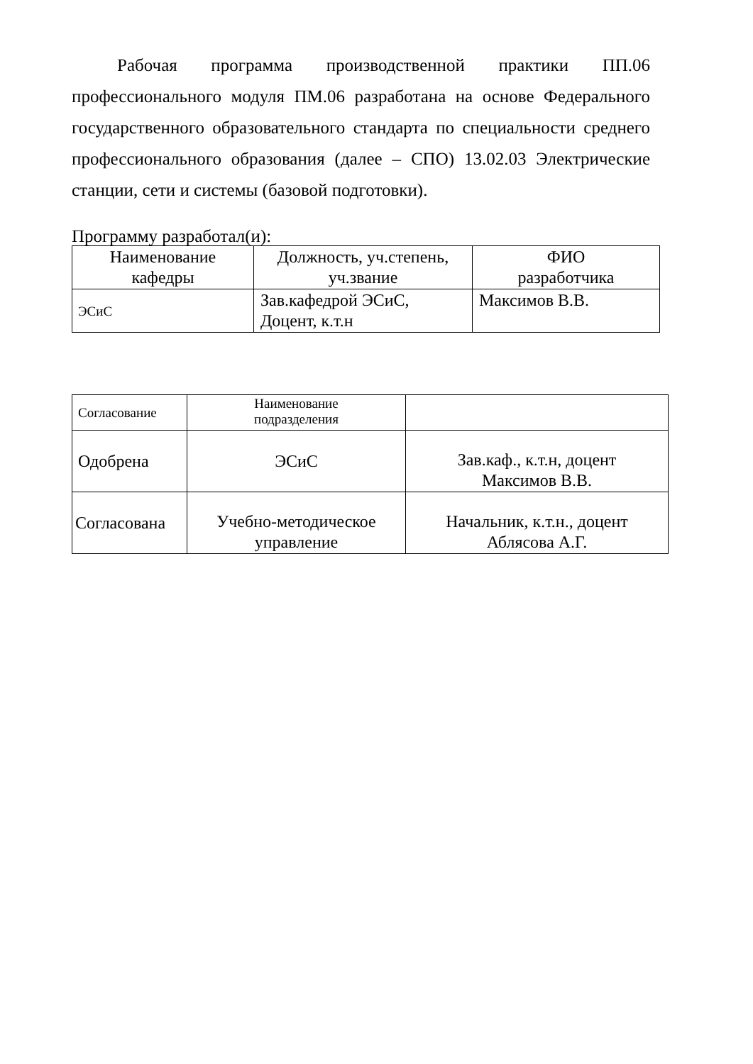Рабочая программа производственной практики ПП.06 профессионального модуля ПМ.06 разработана на основе Федерального государственного образовательного стандарта по специальности среднего профессионального образования (далее – СПО) 13.02.03 Электрические станции, сети и системы (базовой подготовки).
Программу разработал(и):
| Наименование кафедры | Должность, уч.степень, уч.звание | ФИО разработчика |
| ЭСиС | Зав.кафедрой ЭСиС, Доцент, к.т.н | Максимов В.В. |
| Согласование | Наименование подразделения | |
| Одобрена | ЭСиС | Зав.каф., к.т.н, доцент Максимов В.В. |
| Согласована | Учебно-методическое управление | Начальник, к.т.н., доцент Аблясова А.Г. |